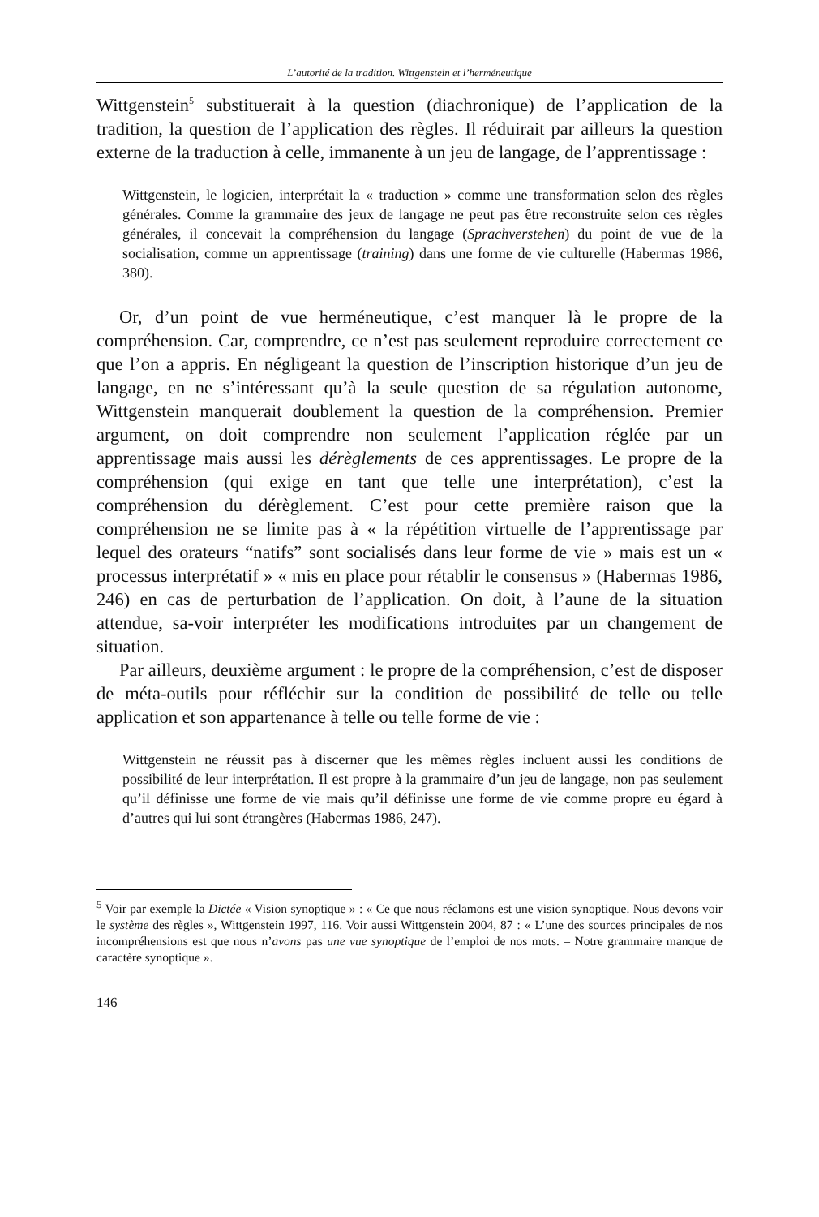L’autorité de la tradition. Wittgenstein et l’herméneutique
Wittgenstein<sup>5</sup> substituerait à la question (diachronique) de l’application de la tradition, la question de l’application des règles. Il réduirait par ailleurs la question externe de la traduction à celle, immanente à un jeu de langage, de l’apprentissage :
Wittgenstein, le logicien, interprétait la « traduction » comme une transformation selon des règles générales. Comme la grammaire des jeux de langage ne peut pas être reconstruite selon ces règles générales, il concevait la compréhension du langage (Sprachverstehen) du point de vue de la socialisation, comme un apprentissage (training) dans une forme de vie culturelle (Habermas 1986, 380).
Or, d’un point de vue herméneutique, c’est manquer là le propre de la compréhension. Car, comprendre, ce n’est pas seulement reproduire correctement ce que l’on a appris. En négligeant la question de l’inscription historique d’un jeu de langage, en ne s’intéressant qu’à la seule question de sa régulation autonome, Wittgenstein manquerait doublement la question de la compréhension. Premier argument, on doit comprendre non seulement l’application réglée par un apprentissage mais aussi les dérèglements de ces apprentissages. Le propre de la compréhension (qui exige en tant que telle une interprétation), c’est la compréhension du dérèglement. C’est pour cette première raison que la compréhension ne se limite pas à « la répétition virtuelle de l’apprentissage par lequel des orateurs “natifs” sont socialisés dans leur forme de vie » mais est un « processus interprétatif » « mis en place pour rétablir le consensus » (Habermas 1986, 246) en cas de perturbation de l’application. On doit, à l’aune de la situation attendue, sa-voir interpréter les modifications introduites par un changement de situation.
Par ailleurs, deuxième argument : le propre de la compréhension, c’est de disposer de méta-outils pour réfléchir sur la condition de possibilité de telle ou telle application et son appartenance à telle ou telle forme de vie :
Wittgenstein ne réussit pas à discerner que les mêmes règles incluent aussi les conditions de possibilité de leur interprétation. Il est propre à la grammaire d’un jeu de langage, non pas seulement qu’il définisse une forme de vie mais qu’il définisse une forme de vie comme propre eu égard à d’autres qui lui sont étrangères (Habermas 1986, 247).
<sup>5</sup> Voir par exemple la Dictée « Vision synoptique » : « Ce que nous réclamons est une vision synoptique. Nous devons voir le système des règles », Wittgenstein 1997, 116. Voir aussi Wittgenstein 2004, 87 : « L’une des sources principales de nos incompréhensions est que nous n’avons pas une vue synoptique de l’emploi de nos mots. – Notre grammaire manque de caractère synoptique ».
146